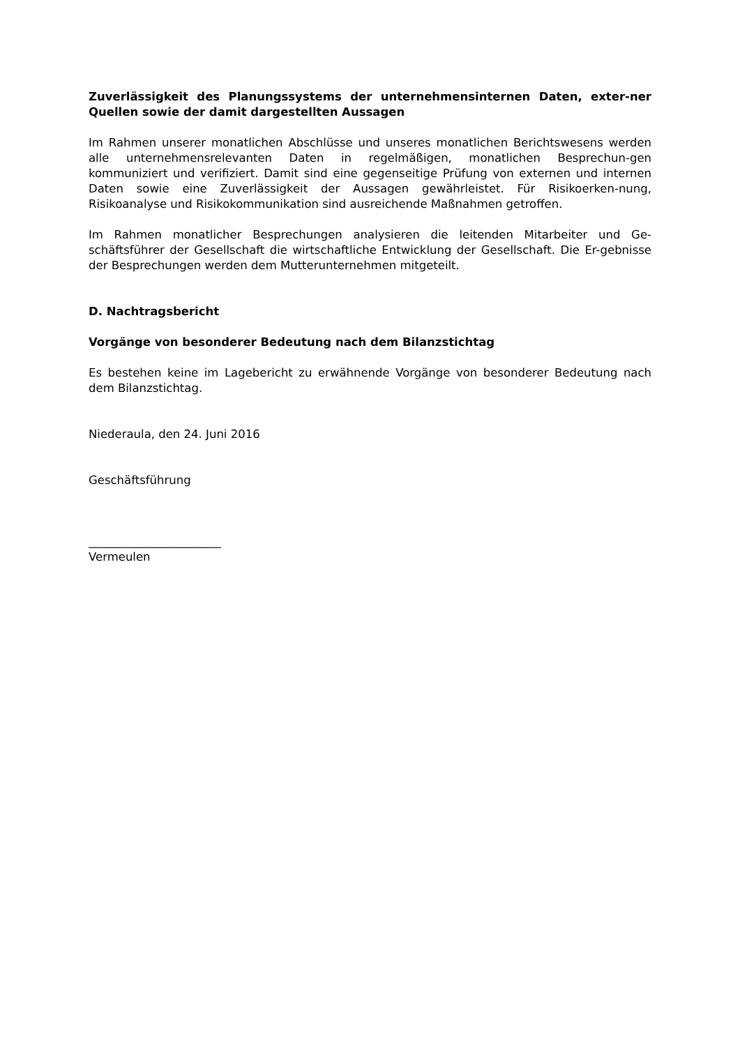Zuverlässigkeit des Planungssystems der unternehmensinternen Daten, exter-ner Quellen sowie der damit dargestellten Aussagen
Im Rahmen unserer monatlichen Abschlüsse und unseres monatlichen Berichtswesens werden alle unternehmensrelevanten Daten in regelmäßigen, monatlichen Besprechun-gen kommuniziert und verifiziert. Damit sind eine gegenseitige Prüfung von externen und internen Daten sowie eine Zuverlässigkeit der Aussagen gewährleistet. Für Risikoerken-nung, Risikoanalyse und Risikokommunikation sind ausreichende Maßnahmen getroffen.
Im Rahmen monatlicher Besprechungen analysieren die leitenden Mitarbeiter und Ge-schäftsführer der Gesellschaft die wirtschaftliche Entwicklung der Gesellschaft. Die Er-gebnisse der Besprechungen werden dem Mutterunternehmen mitgeteilt.
D. Nachtragsbericht
Vorgänge von besonderer Bedeutung nach dem Bilanzstichtag
Es bestehen keine im Lagebericht zu erwähnende Vorgänge von besonderer Bedeutung nach dem Bilanzstichtag.
Niederaula, den 24. Juni 2016
Geschäftsführung
_______________________
Vermeulen